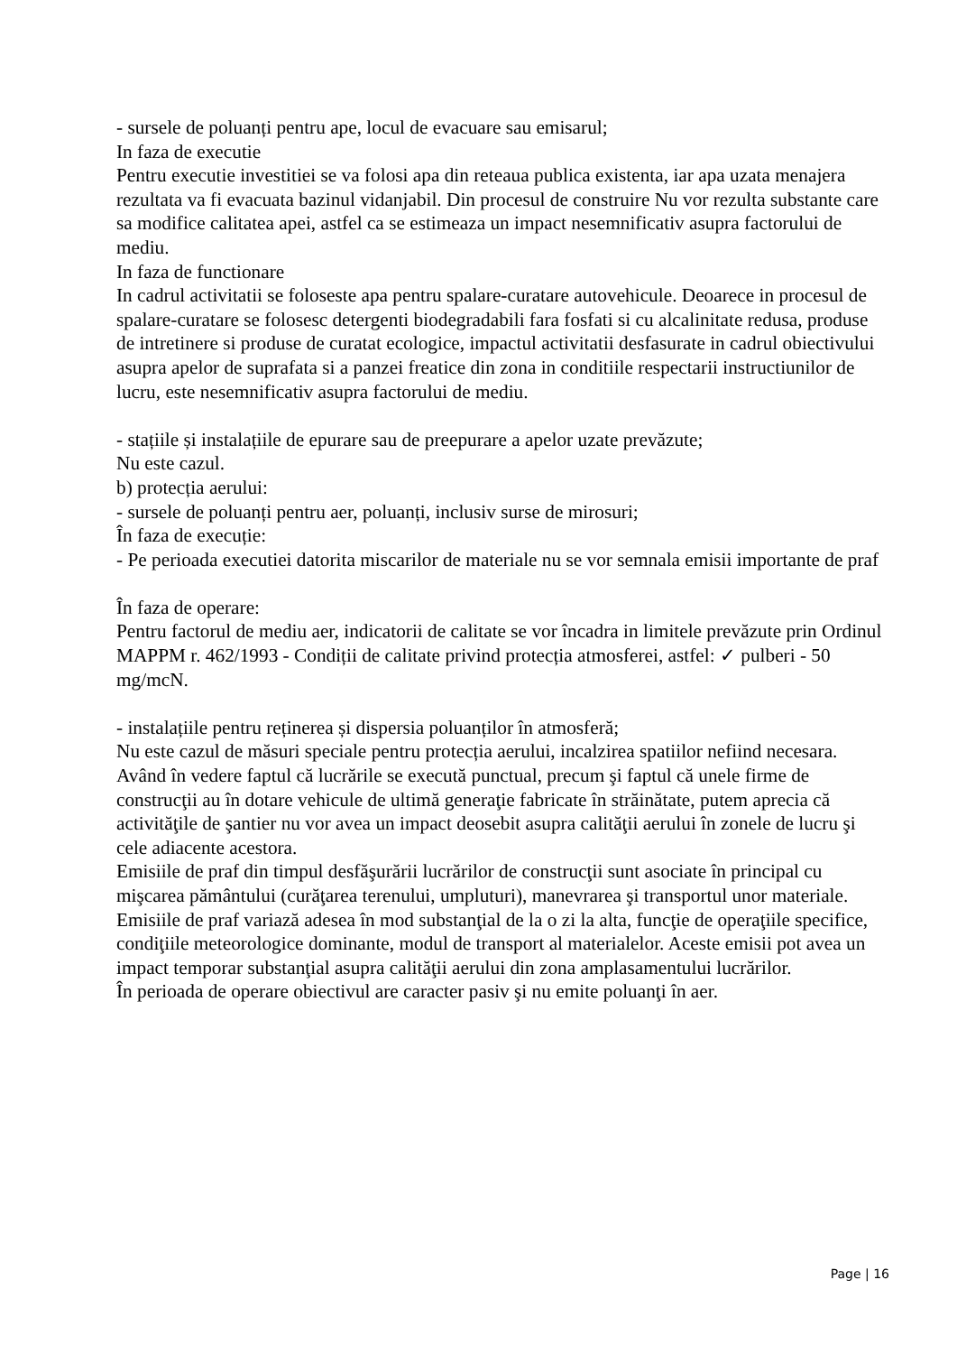- sursele de poluanți pentru ape, locul de evacuare sau emisarul;
In faza de executie
Pentru executie investitiei se va folosi apa din reteaua publica existenta, iar apa uzata menajera rezultata va fi evacuata bazinul vidanjabil. Din procesul de construire Nu vor rezulta substante care sa modifice calitatea apei, astfel ca se estimeaza un impact nesemnificativ asupra factorului de mediu.
In faza de functionare
In cadrul activitatii se foloseste apa pentru spalare-curatare autovehicule. Deoarece in procesul de spalare-curatare se folosesc detergenti biodegradabili fara fosfati si cu alcalinitate redusa, produse de intretinere si produse de curatat ecologice, impactul activitatii desfasurate in cadrul obiectivului asupra apelor de suprafata si a panzei freatice din zona in conditiile respectarii instructiunilor de lucru, este nesemnificativ asupra factorului de mediu.
- stațiile și instalațiile de epurare sau de preepurare a apelor uzate prevăzute;
Nu este cazul.
b) protecția aerului:
- sursele de poluanți pentru aer, poluanți, inclusiv surse de mirosuri;
În faza de execuție:
- Pe perioada executiei datorita miscarilor de materiale nu se vor semnala emisii importante de praf
În faza de operare:
Pentru factorul de mediu aer, indicatorii de calitate se vor încadra in limitele prevăzute prin Ordinul MAPPM r. 462/1993 - Condiții de calitate privind protecția atmosferei, astfel: ✓ pulberi - 50 mg/mcN.
- instalațiile pentru reținerea și dispersia poluanților în atmosferă;
Nu este cazul de măsuri speciale pentru protecția aerului, incalzirea spatiilor nefiind necesara.
Având în vedere faptul că lucrările se execută punctual, precum şi faptul că unele firme de construcţii au în dotare vehicule de ultimă generaţie fabricate în străinătate, putem aprecia că activităţile de şantier nu vor avea un impact deosebit asupra calităţii aerului în zonele de lucru şi cele adiacente acestora.
Emisiile de praf din timpul desfăşurării lucrărilor de construcţii sunt asociate în principal cu mişcarea pământului (curăţarea terenului, umpluturi), manevrarea şi transportul unor materiale.
Emisiile de praf variază adesea în mod substanţial de la o zi la alta, funcţie de operaţiile specifice, condiţiile meteorologice dominante, modul de transport al materialelor. Aceste emisii pot avea un impact temporar substanţial asupra calităţii aerului din zona amplasamentului lucrărilor.
În perioada de operare obiectivul are caracter pasiv şi nu emite poluanţi în aer.
Page | 16